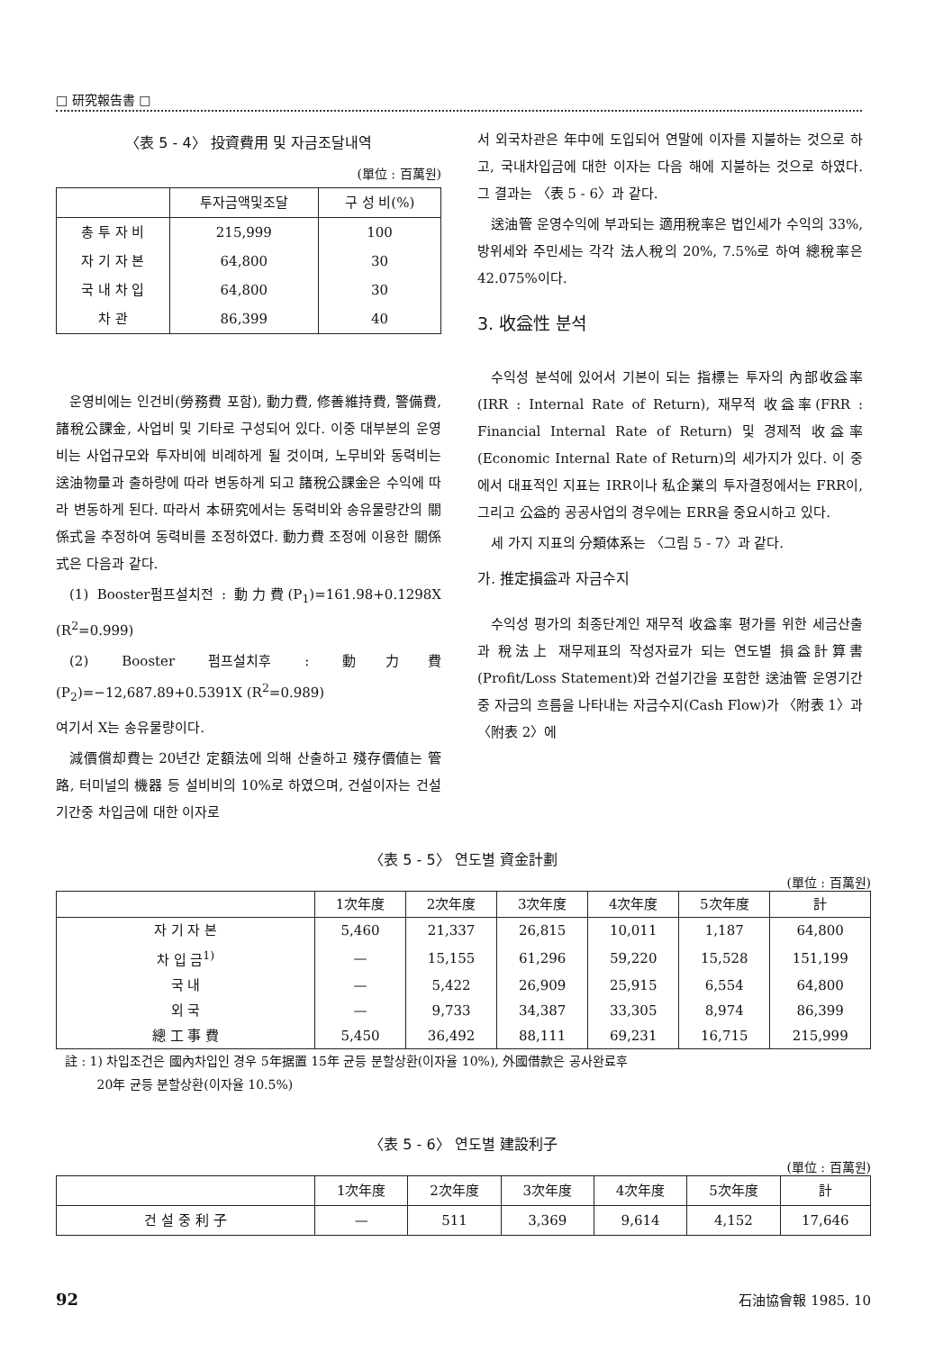□ 研究報告書 □
〈表 5 - 4〉 投資費用 및 자금조달내역
(單位 : 百萬원)
| | 투자금액및조달 | 구 성 비(%) |
| --- | --- | --- |
| 총 투 자 비 | 215,999 | 100 |
| 자 기 자 본 | 64,800 | 30 |
| 국 내 차 입 | 64,800 | 30 |
| 차 관 | 86,399 | 40 |
운영비에는 인건비(勞務費 포함), 動力費, 修善維持費, 警備費, 諸稅公課金, 사업비 및 기타로 구성되어 있다. 이중 대부분의 운영비는 사업규모와 투자비에 비례하게 될 것이며, 노무비와 동력비는 送油物量과 출하량에 따라 변동하게 되고 諸稅公課金은 수익에 따라 변동하게 된다. 따라서 本研究에서는 동력비와 송유물량간의 關係式을 추정하여 동력비를 조정하였다. 動力費 조정에 이용한 關係式은 다음과 같다.
(1) Booster펌프설치전 : 動力費(P<sub>1</sub>)=161.98+0.1298X (R<sup>2</sup>=0.999)
(2) Booster 펌프설치후 : 動力費(P<sub>2</sub>)=−12,687.89+0.5391X (R<sup>2</sup>=0.989)
여기서 X는 송유물량이다.
減價償却費는 20년간 定額法에 의해 산출하고 殘存價値는 管路, 터미널의 機器 등 설비비의 10%로 하였으며, 건설이자는 건설기간중 차입금에 대한 이자로
서 외국차관은 年中에 도입되어 연말에 이자를 지불하는 것으로 하고, 국내차입금에 대한 이자는 다음 해에 지불하는 것으로 하였다. 그 결과는 〈表 5 - 6〉과 같다.
送油管 운영수익에 부과되는 適用稅率은 법인세가 수익의 33%, 방위세와 주민세는 각각 法人稅의 20%, 7.5%로 하여 總稅率은 42.075%이다.
3. 收益性 분석
수익성 분석에 있어서 기본이 되는 指標는 투자의 內部收益率(IRR : Internal Rate of Return), 재무적 收益率(FRR : Financial Internal Rate of Return) 및 경제적 收益率(Economic Internal Rate of Return)의 세가지가 있다. 이 중에서 대표적인 지표는 IRR이나 私企業의 투자결정에서는 FRR이, 그리고 公益的 공공사업의 경우에는 ERR을 중요시하고 있다.
세 가지 지표의 分類体系는 〈그림 5 - 7〉과 같다.
가. 推定損益과 자금수지
수익성 평가의 최종단계인 재무적 收益率 평가를 위한 세금산출과 稅法上 재무제표의 작성자료가 되는 연도별 損益計算書(Profit/Loss Statement)와 건설기간을 포함한 送油管 운영기간중 자금의 흐름을 나타내는 자금수지(Cash Flow)가 〈附表 1〉과 〈附表 2〉에
〈表 5 - 5〉 연도별 資金計劃
(單位 : 百萬원)
| | 1次年度 | 2次年度 | 3次年度 | 4次年度 | 5次年度 | 計 |
| --- | --- | --- | --- | --- | --- | --- |
| 자 기 자 본 | 5,460 | 21,337 | 26,815 | 10,011 | 1,187 | 64,800 |
| 차 입 금<sup>1)</sup> | — | 15,155 | 61,296 | 59,220 | 15,528 | 151,199 |
| 국 내 | — | 5,422 | 26,909 | 25,915 | 6,554 | 64,800 |
| 외 국 | — | 9,733 | 34,387 | 33,305 | 8,974 | 86,399 |
| 總 工 事 費 | 5,450 | 36,492 | 88,111 | 69,231 | 16,715 | 215,999 |
註 : 1) 차입조건은 國內차입인 경우 5年据置 15年 균등 분할상환(이자율 10%), 外國借款은 공사완료후
20年 균등 분할상환(이자율 10.5%)
〈表 5 - 6〉 연도별 建設利子
(單位 : 百萬원)
| | 1次年度 | 2次年度 | 3次年度 | 4次年度 | 5次年度 | 計 |
| --- | --- | --- | --- | --- | --- | --- |
| 건 설 중 利 子 | — | 511 | 3,369 | 9,614 | 4,152 | 17,646 |
92 石油協會報 1985. 10